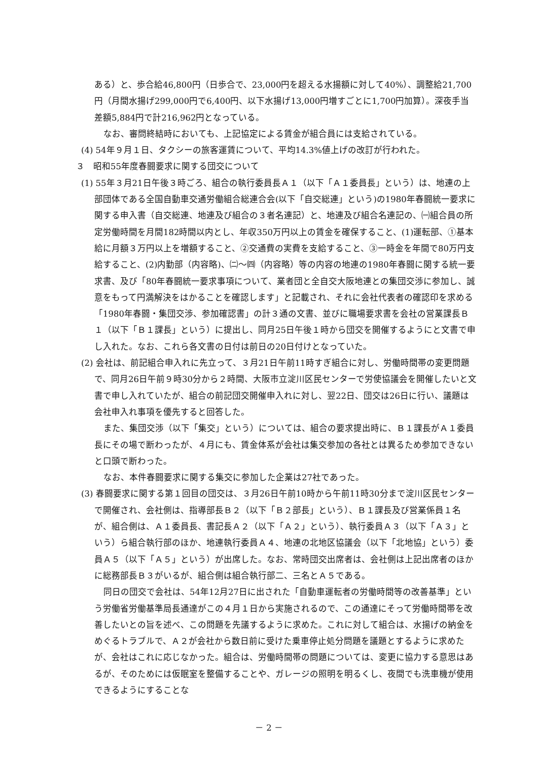ある）と、歩合給46,800円（日歩合で、23,000円を超える水揚額に対して40%）、調整給21,700円（月間水揚げ299,000円で6,400円、以下水揚げ13,000円増すごとに1,700円加算）。深夜手当差額5,884円で計216,962円となっている。
なお、審問終結時においても、上記協定による賃金が組合員には支給されている。
(4) 54年９月１日、タクシーの旅客運賃について、平均14.3%値上げの改訂が行われた。
３　昭和55年度春闘要求に関する団交について
(1) 55年３月21日午後３時ごろ、組合の執行委員長Ａ１（以下「Ａ１委員長」という）は、地連の上部団体である全国自動車交通労働組合総連合会(以下「自交総連」という)の1980年春闘統一要求に関する申入書（自交総連、地連及び組合の３者名連記）と、地連及び組合名連記の、㈠組合員の所定労働時間を月間182時間以内とし、年収350万円以上の賃金を確保すること、(1)運転部、①基本給に月額３万円以上を増額すること、②交通費の実費を支給すること、③一時金を年間で80万円支給すること、(2)内勤部（内容略)、㈡～㈣（内容略）等の内容の地連の1980年春闘に関する統一要求書、及び「80年春闘統一要求事項について、業者団と全自交大阪地連との集団交渉に参加し、誠意をもって円満解決をはかることを確認します」と記載され、それに会社代表者の確認印を求める「1980年春闘・集団交渉、参加確認書」の計３通の文書、並びに職場要求書を会社の営業課長Ｂ１（以下「Ｂ１課長」という）に提出し、同月25日午後１時から団交を開催するようにと文書で申し入れた。なお、これら各文書の日付は前日の20日付けとなっていた。
(2) 会社は、前記組合申入れに先立って、３月21日午前11時すぎ組合に対し、労働時間帯の変更問題で、同月26日午前９時30分から２時間、大阪市立淀川区民センターで労使協議会を開催したいと文書で申し入れていたが、組合の前記団交開催申入れに対し、翌22日、団交は26日に行い、議題は会社申入れ事項を優先すると回答した。
また、集団交渉（以下「集交」という）については、組合の要求提出時に、Ｂ１課長がＡ１委員長にその場で断わったが、４月にも、賃金体系が会社は集交参加の各社とは異るため参加できないと口頭で断わった。
なお、本件春闘要求に関する集交に参加した企業は27社であった。
(3) 春闘要求に関する第１回目の団交は、３月26日午前10時から午前11時30分まで淀川区民センターで開催され、会社側は、指導部長Ｂ２（以下「Ｂ２部長」という）、Ｂ１課長及び営業係員１名が、組合側は、Ａ１委員長、書記長Ａ２（以下「Ａ２」という）、執行委員Ａ３（以下「Ａ３」という）ら組合執行部のほか、地連執行委員Ａ４、地連の北地区協議会（以下「北地協」という）委員Ａ５（以下「Ａ５」という）が出席した。なお、常時団交出席者は、会社側は上記出席者のほかに総務部長Ｂ３がいるが、組合側は組合執行部二、三名とＡ５である。
同日の団交で会社は、54年12月27日に出された「自動車運転者の労働時間等の改善基準」という労働省労働基準局長通達がこの４月１日から実施されるので、この通達にそって労働時間帯を改善したいとの旨を述べ、この問題を先議するように求めた。これに対して組合は、水揚げの納金をめぐるトラブルで、Ａ２が会社から数日前に受けた乗車停止処分問題を議題とするように求めたが、会社はこれに応じなかった。組合は、労働時間帯の問題については、変更に協力する意思はあるが、そのためには仮眠室を整備することや、ガレージの照明を明るくし、夜間でも洗車機が使用できるようにすることな
－ 2 －